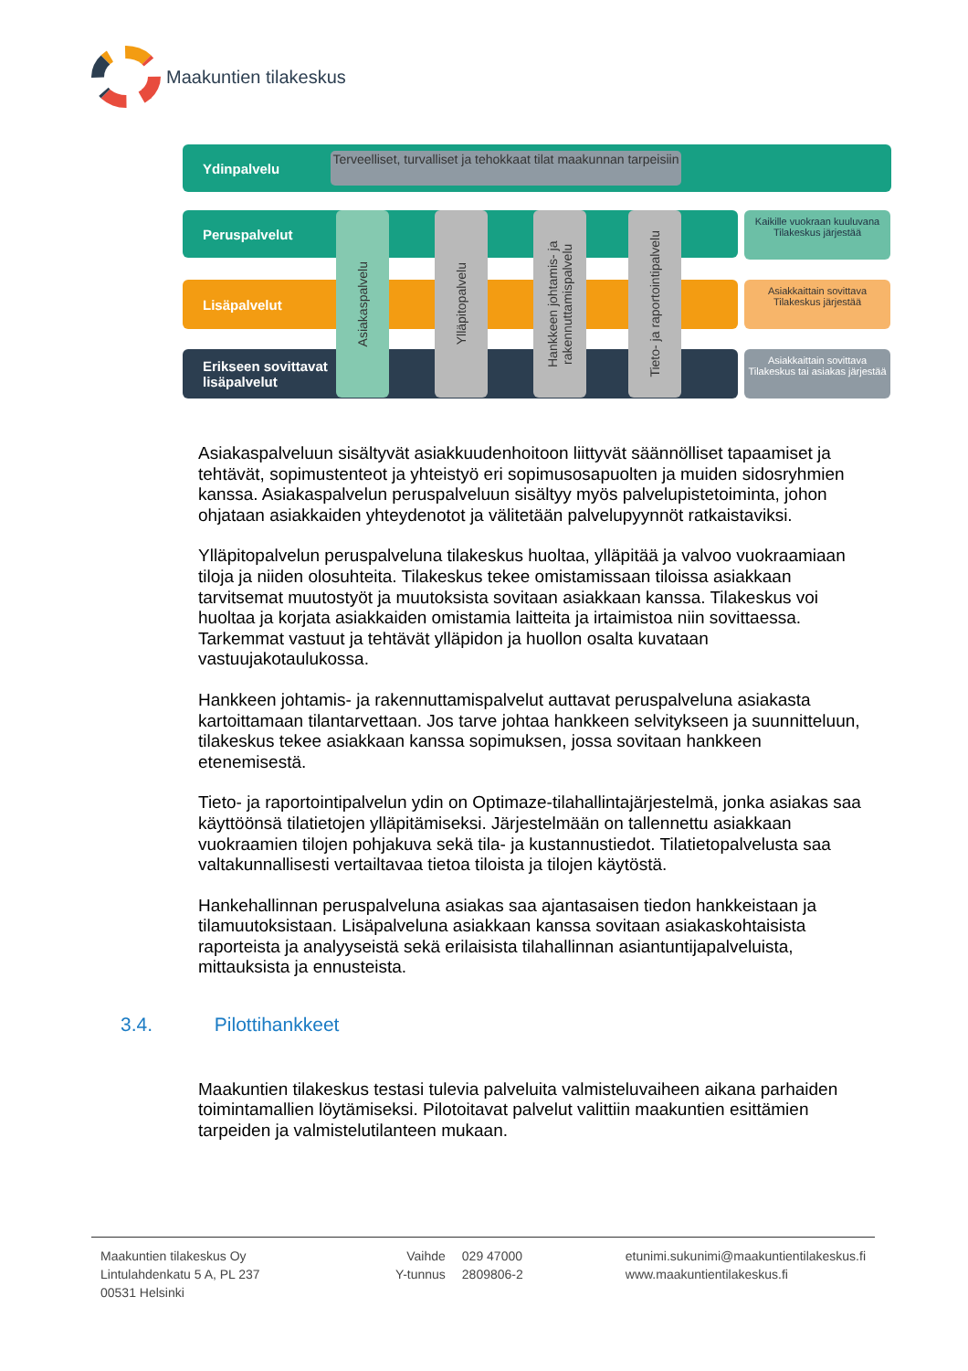Maakuntien tilakeskus
Ydinpalvelu
Terveelliset, turvalliset ja tehokkaat tilat maakunnan tarpeisiin
Peruspalvelut
Lisäpalvelut
Erikseen sovittavat
lisäpalvelut
Asiakaspalvelu
Ylläpitopalvelu
Hankkeen johtamis- ja rakennuttamispalvelu
Tieto- ja raportointipalvelu
Kaikille vuokraan kuuluvana
Tilakeskus järjestää
Asiakkaittain sovittava
Tilakeskus järjestää
Asiakkaittain sovittava
Tilakeskus tai asiakas järjestää
Asiakaspalveluun sisältyvät asiakkuudenhoitoon liittyvät säännölliset tapaamiset ja tehtävät, sopimustenteot ja yhteistyö eri sopimusosapuolten ja muiden sidosryhmien kanssa. Asiakaspalvelun peruspalveluun sisältyy myös palvelupistetoiminta, johon ohjataan asiakkaiden yhteydenotot ja välitetään palvelupyynnöt ratkaistaviksi.
Ylläpitopalvelun peruspalveluna tilakeskus huoltaa, ylläpitää ja valvoo vuokraamiaan tiloja ja niiden olosuhteita. Tilakeskus tekee omistamissaan tiloissa asiakkaan tarvitsemat muutostyöt ja muutoksista sovitaan asiakkaan kanssa. Tilakeskus voi huoltaa ja korjata asiakkaiden omistamia laitteita ja irtaimistoa niin sovittaessa. Tarkemmat vastuut ja tehtävät ylläpidon ja huollon osalta kuvataan vastuujakotaulukossa.
Hankkeen johtamis- ja rakennuttamispalvelut auttavat peruspalveluna asiakasta kartoittamaan tilantarvettaan. Jos tarve johtaa hankkeen selvitykseen ja suunnitteluun, tilakeskus tekee asiakkaan kanssa sopimuksen, jossa sovitaan hankkeen etenemisestä.
Tieto- ja raportointipalvelun ydin on Optimaze-tilahallintajärjestelmä, jonka asiakas saa käyttöönsä tilatietojen ylläpitämiseksi. Järjestelmään on tallennettu asiakkaan vuokraamien tilojen pohjakuva sekä tila- ja kustannustiedot. Tilatietopalvelusta saa valtakunnallisesti vertailtavaa tietoa tiloista ja tilojen käytöstä.
Hankehallinnan peruspalveluna asiakas saa ajantasaisen tiedon hankkeistaan ja tilamuutoksistaan. Lisäpalveluna asiakkaan kanssa sovitaan asiakaskohtaisista raporteista ja analyyseistä sekä erilaisista tilahallinnan asiantuntijapalveluista, mittauksista ja ennusteista.
3.4. Pilottihankkeet
Maakuntien tilakeskus testasi tulevia palveluita valmisteluvaiheen aikana parhaiden toimintamallien löytämiseksi. Pilotoitavat palvelut valittiin maakuntien esittämien tarpeiden ja valmistelutilanteen mukaan.
Maakuntien tilakeskus Oy
Lintulahdenkatu 5 A, PL 237
00531 Helsinki
Vaihde
Y-tunnus
029 47000
2809806-2
etunimi.sukunimi@maakuntientilakeskus.fi
www.maakuntientilakeskus.fi